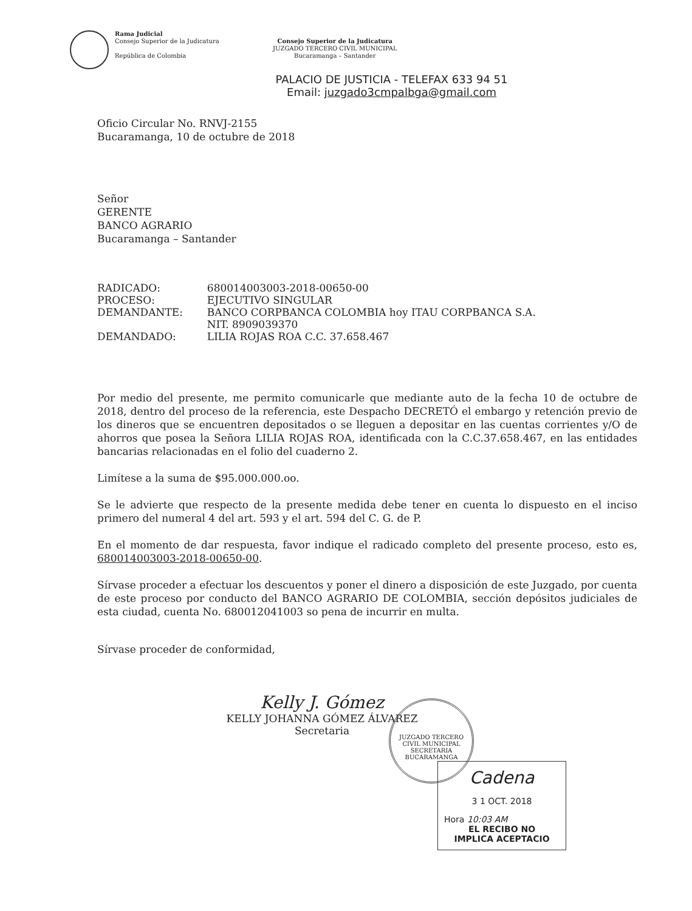Rama Judicial
Consejo Superior de la Judicatura
República de Colombia
Consejo Superior de la Judicatura
JUZGADO TERCERO CIVIL MUNICIPAL
Bucaramanga – Santander
PALACIO DE JUSTICIA - TELEFAX 633 94 51
Email: juzgado3cmpalbga@gmail.com
Oficio Circular No. RNVJ-2155
Bucaramanga, 10 de octubre de 2018
Señor
GERENTE
BANCO AGRARIO
Bucaramanga – Santander
| RADICADO: | 680014003003-2018-00650-00 |
| PROCESO: | EJECUTIVO SINGULAR |
| DEMANDANTE: | BANCO CORPBANCA COLOMBIA hoy ITAU CORPBANCA S.A. NIT. 8909039370 |
| DEMANDADO: | LILIA ROJAS ROA C.C. 37.658.467 |
Por medio del presente, me permito comunicarle que mediante auto de la fecha 10 de octubre de 2018, dentro del proceso de la referencia, este Despacho DECRETÓ el embargo y retención previo de los dineros que se encuentren depositados o se lleguen a depositar en las cuentas corrientes y/O de ahorros que posea la Señora LILIA ROJAS ROA, identificada con la C.C.37.658.467, en las entidades bancarias relacionadas en el folio del cuaderno 2.
Limítese a la suma de $95.000.000.oo.
Se le advierte que respecto de la presente medida debe tener en cuenta lo dispuesto en el inciso primero del numeral 4 del art. 593 y el art. 594 del C. G. de P.
En el momento de dar respuesta, favor indique el radicado completo del presente proceso, esto es, 680014003003-2018-00650-00.
Sírvase proceder a efectuar los descuentos y poner el dinero a disposición de este Juzgado, por cuenta de este proceso por conducto del BANCO AGRARIO DE COLOMBIA, sección depósitos judiciales de esta ciudad, cuenta No. 680012041003 so pena de incurrir en multa.
Sírvase proceder de conformidad,
Kelly J. Gómez
KELLY JOHANNA GÓMEZ ÁLVAREZ
Secretaria
JUZGADO TERCERO CIVIL MUNICIPAL SECRETARIA BUCARAMANGA
Cadena
3 1 OCT. 2018
Hora 10:03 AM
EL RECIBO NO
IMPLICA ACEPTACIO